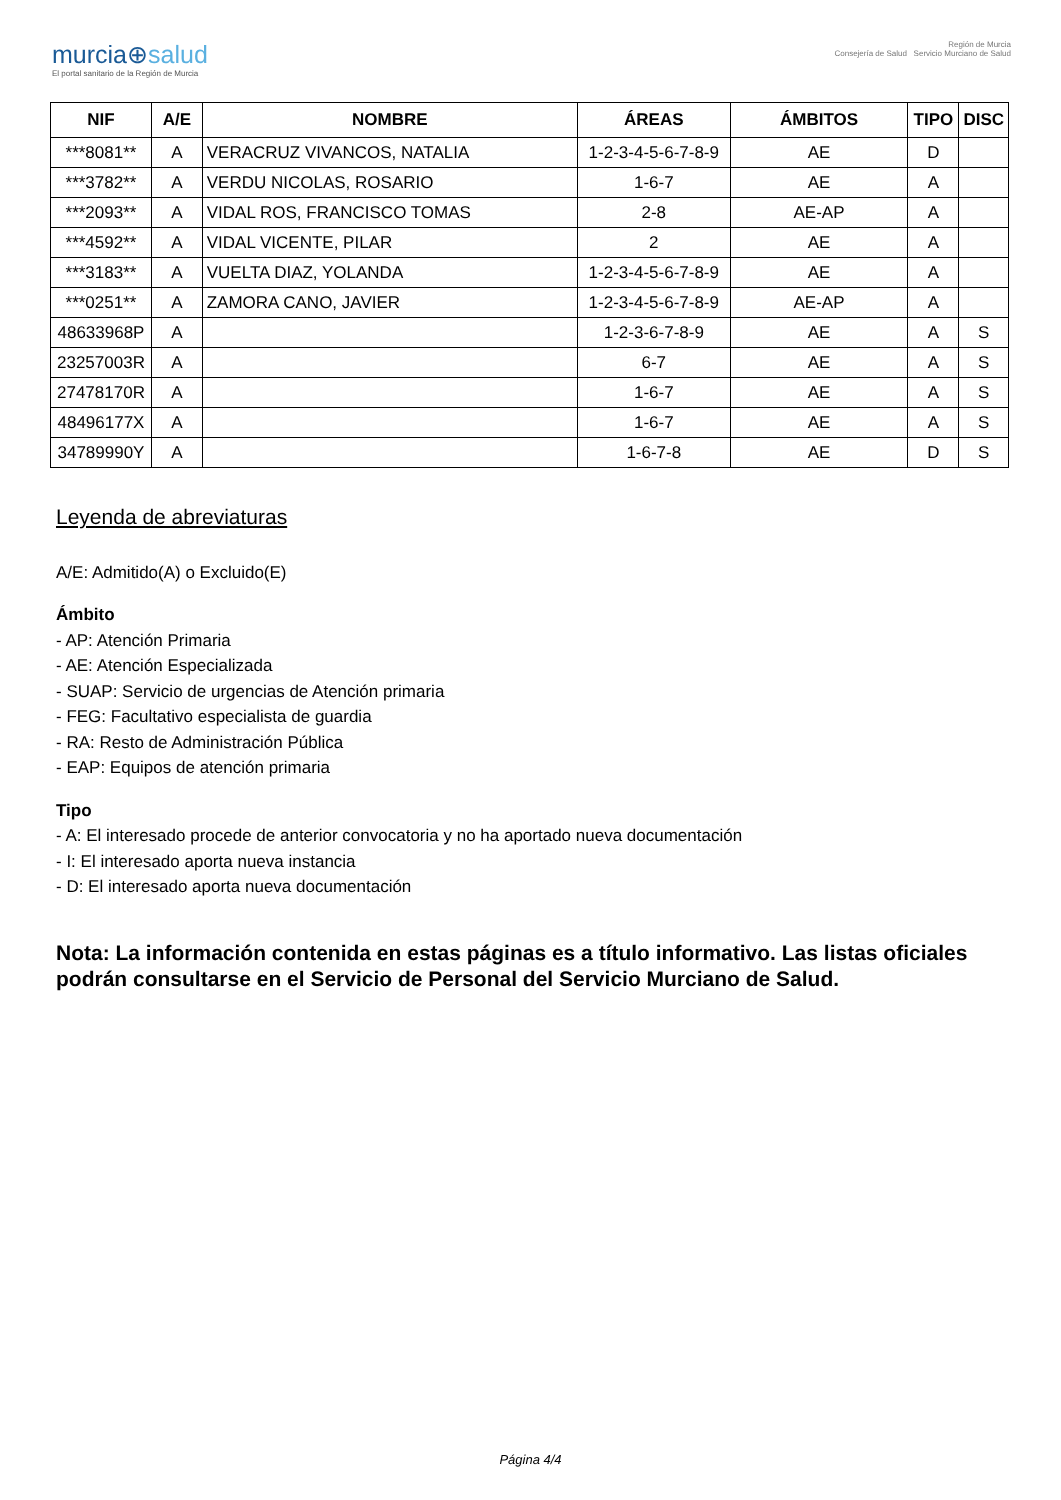murcia⊕salud
El portal sanitario de la Región de Murcia
Región de Murcia
Consejería de Salud Servicio Murciano de Salud
| NIF | A/E | NOMBRE | ÁREAS | ÁMBITOS | TIPO | DISC |
| --- | --- | --- | --- | --- | --- | --- |
| ***8081** | A | VERACRUZ VIVANCOS, NATALIA | 1-2-3-4-5-6-7-8-9 | AE | D | |
| ***3782** | A | VERDU NICOLAS, ROSARIO | 1-6-7 | AE | A | |
| ***2093** | A | VIDAL ROS, FRANCISCO TOMAS | 2-8 | AE-AP | A | |
| ***4592** | A | VIDAL VICENTE, PILAR | 2 | AE | A | |
| ***3183** | A | VUELTA DIAZ, YOLANDA | 1-2-3-4-5-6-7-8-9 | AE | A | |
| ***0251** | A | ZAMORA CANO, JAVIER | 1-2-3-4-5-6-7-8-9 | AE-AP | A | |
| 48633968P | A | | 1-2-3-6-7-8-9 | AE | A | S |
| 23257003R | A | | 6-7 | AE | A | S |
| 27478170R | A | | 1-6-7 | AE | A | S |
| 48496177X | A | | 1-6-7 | AE | A | S |
| 34789990Y | A | | 1-6-7-8 | AE | D | S |
Leyenda de abreviaturas
A/E: Admitido(A) o Excluido(E)
Ámbito
- AP: Atención Primaria
- AE: Atención Especializada
- SUAP: Servicio de urgencias de Atención primaria
- FEG: Facultativo especialista de guardia
- RA: Resto de Administración Pública
- EAP: Equipos de atención primaria
Tipo
- A: El interesado procede de anterior convocatoria y no ha aportado nueva documentación
- I: El interesado aporta nueva instancia
- D: El interesado aporta nueva documentación
Nota: La información contenida en estas páginas es a título informativo. Las listas oficiales podrán consultarse en el Servicio de Personal del Servicio Murciano de Salud.
Página 4/4